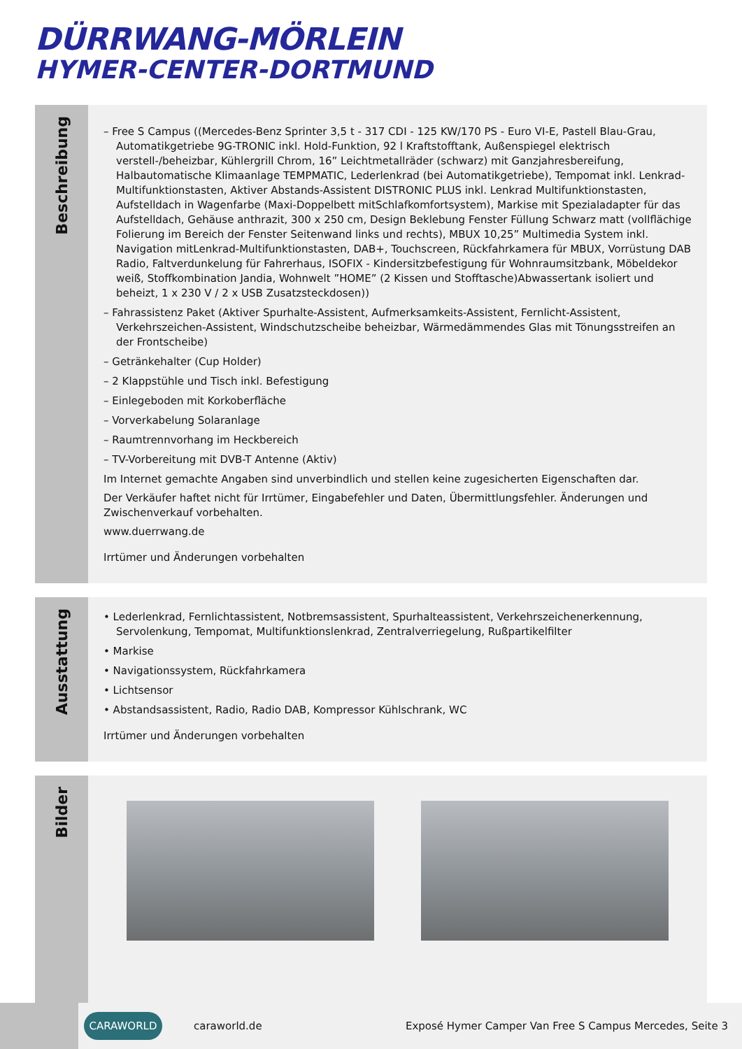DÜRRWANG-MÖRLEIN
HYMER-CENTER-DORTMUND
Beschreibung
– Free S Campus ((Mercedes-Benz Sprinter 3,5 t - 317 CDI - 125 KW/170 PS - Euro VI-E, Pastell Blau-Grau, Automatikgetriebe 9G-TRONIC inkl. Hold-Funktion, 92 l Kraftstofftank, Außenspiegel elektrisch verstell-/beheizbar, Kühlergrill Chrom, 16” Leichtmetallräder (schwarz) mit Ganzjahresbereifung, Halbautomatische Klimaanlage TEMPMATIC, Lederlenkrad (bei Automatikgetriebe), Tempomat inkl. Lenkrad-Multifunktionstasten, Aktiver Abstands-Assistent DISTRONIC PLUS inkl. Lenkrad Multifunktionstasten, Aufstelldach in Wagenfarbe (Maxi-Doppelbett mitSchlafkomfortsystem), Markise mit Spezialadapter für das Aufstelldach, Gehäuse anthrazit, 300 x 250 cm, Design Beklebung Fenster Füllung Schwarz matt (vollflächige Folierung im Bereich der Fenster Seitenwand links und rechts), MBUX 10,25” Multimedia System inkl. Navigation mitLenkrad-Multifunktionstasten, DAB+, Touchscreen, Rückfahrkamera für MBUX, Vorrüstung DAB Radio, Faltverdunkelung für Fahrerhaus, ISOFIX - Kindersitzbefestigung für Wohnraumsitzbank, Möbeldekor weiß, Stoffkombination Jandia, Wohnwelt ”HOME” (2 Kissen und Stofftasche)Abwassertank isoliert und beheizt, 1 x 230 V / 2 x USB Zusatzsteckdosen))
– Fahrassistenz Paket (Aktiver Spurhalte-Assistent, Aufmerksamkeits-Assistent, Fernlicht-Assistent, Verkehrszeichen-Assistent, Windschutzscheibe beheizbar, Wärmedämmendes Glas mit Tönungsstreifen an der Frontscheibe)
– Getränkehalter (Cup Holder)
– 2 Klappstühle und Tisch inkl. Befestigung
– Einlegeboden mit Korkoberfläche
– Vorverkabelung Solaranlage
– Raumtrennvorhang im Heckbereich
– TV-Vorbereitung mit DVB-T Antenne (Aktiv)
Im Internet gemachte Angaben sind unverbindlich und stellen keine zugesicherten Eigenschaften dar.
Der Verkäufer haftet nicht für Irrtümer, Eingabefehler und Daten, Übermittlungsfehler. Änderungen und Zwischenverkauf vorbehalten.
www.duerrwang.de
Irrtümer und Änderungen vorbehalten
Ausstattung
• Lederlenkrad, Fernlichtassistent, Notbremsassistent, Spurhalteassistent, Verkehrszeichenerkennung, Servolenkung, Tempomat, Multifunktionslenkrad, Zentralverriegelung, Rußpartikelfilter
• Markise
• Navigationssystem, Rückfahrkamera
• Lichtsensor
• Abstandsassistent, Radio, Radio DAB, Kompressor Kühlschrank, WC
Irrtümer und Änderungen vorbehalten
Bilder
CARAWORLD
caraworld.de
Exposé Hymer Camper Van Free S Campus Mercedes, Seite 3